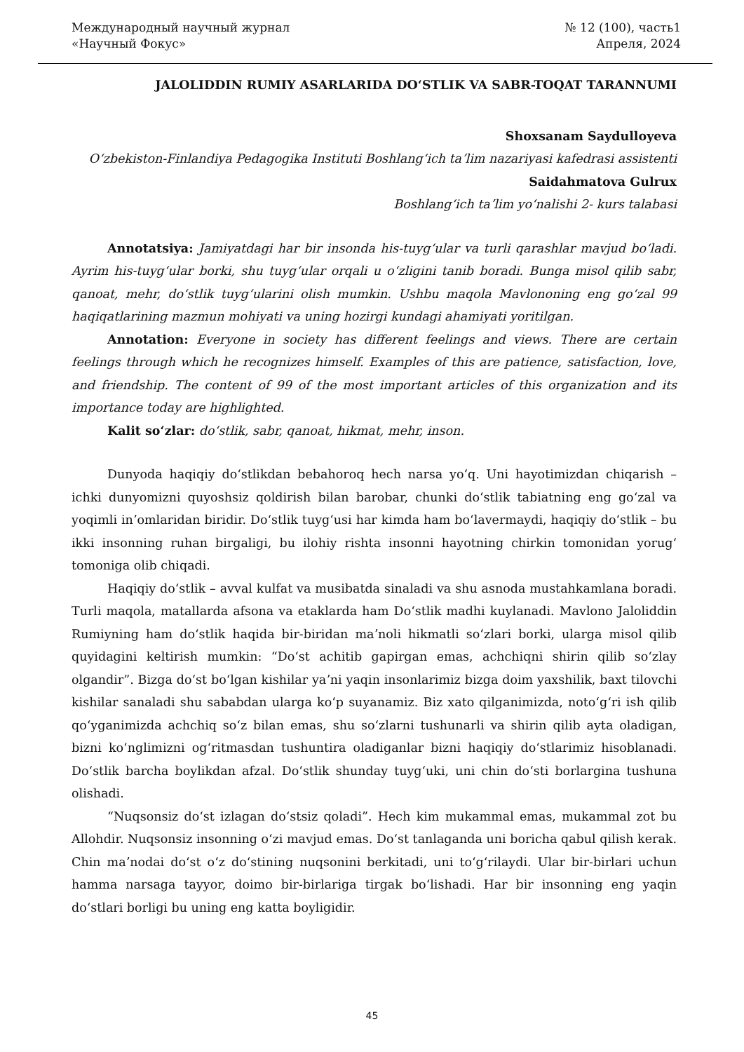Международный научный журнал
«Научный Фокус»
№ 12 (100), часть1
Апреля, 2024
JALOLIDDIN RUMIY ASARLARIDA DOʻSTLIK VA SABR-TOQAT TARANNUMI
Shoxsanam Saydulloyeva
Oʻzbekiston-Finlandiya Pedagogika Instituti Boshlangʻich taʼlim nazariyasi kafedrasi assistenti
Saidahmatova Gulrux
Boshlangʻich taʼlim yoʻnalishi 2- kurs talabasi
Annotatsiya: Jamiyatdagi har bir insonda his-tuygʻular va turli qarashlar mavjud boʻladi. Ayrim his-tuygʻular borki, shu tuygʻular orqali u oʻzligini tanib boradi. Bunga misol qilib sabr, qanoat, mehr, doʻstlik tuygʻularini olish mumkin. Ushbu maqola Mavlononing eng goʻzal 99 haqiqatlarining mazmun mohiyati va uning hozirgi kundagi ahamiyati yoritilgan.
Annotation: Everyone in society has different feelings and views. There are certain feelings through which he recognizes himself. Examples of this are patience, satisfaction, love, and friendship. The content of 99 of the most important articles of this organization and its importance today are highlighted.
Kalit soʻzlar: doʻstlik, sabr, qanoat, hikmat, mehr, inson.
Dunyoda haqiqiy doʻstlikdan bebahoroq hech narsa yoʻq. Uni hayotimizdan chiqarish – ichki dunyomizni quyoshsiz qoldirish bilan barobar, chunki doʻstlik tabiatning eng goʻzal va yoqimli inʼomlaridan biridir. Doʻstlik tuygʻusi har kimda ham boʻlavermaydi, haqiqiy doʻstlik – bu ikki insonning ruhan birgaligi, bu ilohiy rishta insonni hayotning chirkin tomonidan yorugʻ tomoniga olib chiqadi.
Haqiqiy doʻstlik – avval kulfat va musibatda sinaladi va shu asnoda mustahkamlana boradi. Turli maqola, matallarda afsona va etaklarda ham Doʻstlik madhi kuylanadi. Mavlono Jaloliddin Rumiyning ham doʻstlik haqida bir-biridan maʼnoli hikmatli soʻzlari borki, ularga misol qilib quyidagini keltirish mumkin: “Doʻst achitib gapirgan emas, achchiqni shirin qilib soʻzlay olgandir”. Bizga doʻst boʻlgan kishilar yaʼni yaqin insonlarimiz bizga doim yaxshilik, baxt tilovchi kishilar sanaladi shu sababdan ularga koʻp suyanamiz. Biz xato qilganimizda, notoʻgʻri ish qilib qoʻyganimizda achchiq soʻz bilan emas, shu soʻzlarni tushunarli va shirin qilib ayta oladigan, bizni koʻnglimizni ogʻritmasdan tushuntira oladiganlar bizni haqiqiy doʻstlarimiz hisoblanadi. Doʻstlik barcha boylikdan afzal. Doʻstlik shunday tuygʻuki, uni chin doʻsti borlargina tushuna olishadi.
“Nuqsonsiz doʻst izlagan doʻstsiz qoladi”. Hech kim mukammal emas, mukammal zot bu Allohdir. Nuqsonsiz insonning oʻzi mavjud emas. Doʻst tanlaganda uni boricha qabul qilish kerak. Chin maʼnodai doʻst oʻz doʻstining nuqsonini berkitadi, uni toʻgʻrilaydi. Ular bir-birlari uchun hamma narsaga tayyor, doimo bir-birlariga tirgak boʻlishadi. Har bir insonning eng yaqin doʻstlari borligi bu uning eng katta boyligidir.
45